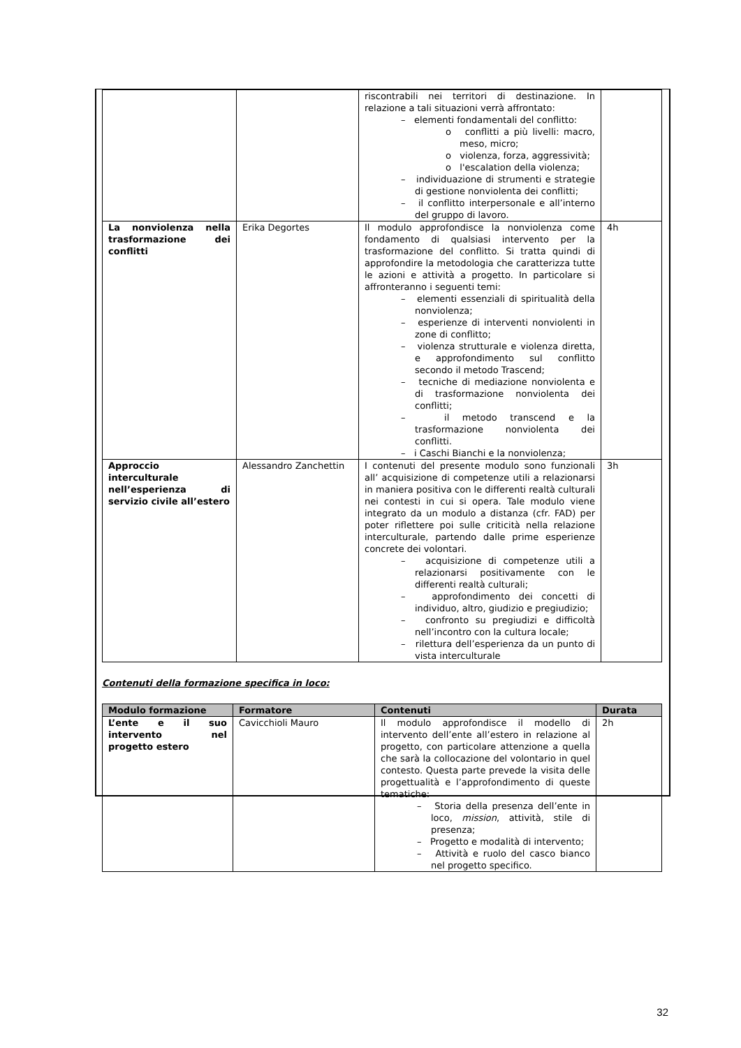| | | riscontrabili nei territori di destinazione. In relazione a tali situazioni verrà affrontato: – elementi fondamentali del conflitto: o conflitti a più livelli: macro, meso, micro; o violenza, forza, aggressività; o l'escalation della violenza; – individuazione di strumenti e strategie di gestione nonviolenta dei conflitti; – il conflitto interpersonale e all’interno del gruppo di lavoro. | |
| La nonviolenza nella trasformazione dei conflitti | Erika Degortes | Il modulo approfondisce la nonviolenza come fondamento di qualsiasi intervento per la trasformazione del conflitto. Si tratta quindi di approfondire la metodologia che caratterizza tutte le azioni e attività a progetto. In particolare si affronteranno i seguenti temi: – elementi essenziali di spiritualità della nonviolenza; – esperienze di interventi nonviolenti in zone di conflitto; – violenza strutturale e violenza diretta, e approfondimento sul conflitto secondo il metodo Trascend; – tecniche di mediazione nonviolenta e di trasformazione nonviolenta dei conflitti; – il metodo transcend e la trasformazione nonviolenta dei conflitti. – i Caschi Bianchi e la nonviolenza; | 4h |
| Approccio interculturale nell’esperienza di servizio civile all’estero | Alessandro Zanchettin | I contenuti del presente modulo sono funzionali all’ acquisizione di competenze utili a relazionarsi in maniera positiva con le differenti realtà culturali nei contesti in cui si opera. Tale modulo viene integrato da un modulo a distanza (cfr. FAD) per poter riflettere poi sulle criticità nella relazione interculturale, partendo dalle prime esperienze concrete dei volontari. – acquisizione di competenze utili a relazionarsi positivamente con le differenti realtà culturali; – approfondimento dei concetti di individuo, altro, giudizio e pregiudizio; – confronto su pregiudizi e difficoltà nell’incontro con la cultura locale; – rilettura dell’esperienza da un punto di vista interculturale | 3h |
Contenuti della formazione specifica in loco:
| Modulo formazione | Formatore | Contenuti | Durata |
| --- | --- | --- | --- |
| L’ente e il suo intervento nel progetto estero | Cavicchioli Mauro | Il modulo approfondisce il modello di intervento dell’ente all’estero in relazione al progetto, con particolare attenzione a quella che sarà la collocazione del volontario in quel contesto. Questa parte prevede la visita delle progettualità e l’approfondimento di queste tematiche: – Storia della presenza dell’ente in loco, mission , attività, stile di presenza; – Progetto e modalità di intervento; – Attività e ruolo del casco bianco nel progetto specifico. | 2h |
32